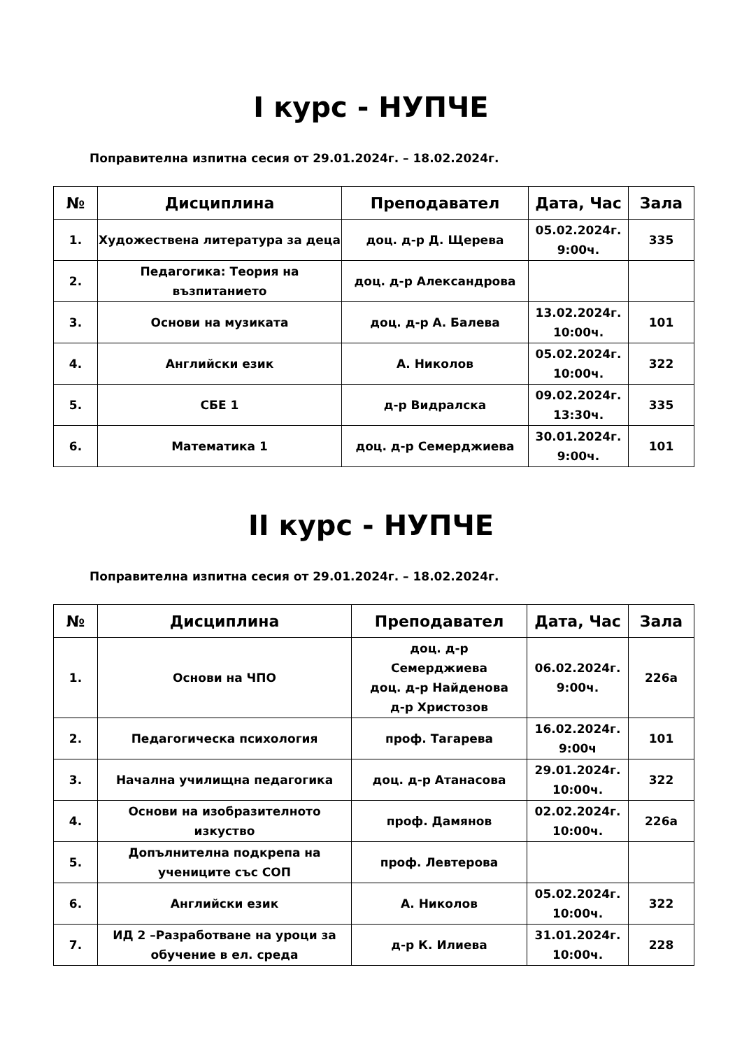I курс - НУПЧЕ
Поправителна изпитна сесия от 29.01.2024г. – 18.02.2024г.
| № | Дисциплина | Преподавател | Дата, Час | Зала |
| --- | --- | --- | --- | --- |
| 1. | Художествена литература за деца | доц. д-р Д. Щерева | 05.02.2024г. 9:00ч. | 335 |
| 2. | Педагогика: Теория на възпитанието | доц. д-р Александрова | | |
| 3. | Основи на музиката | доц. д-р А. Балева | 13.02.2024г. 10:00ч. | 101 |
| 4. | Английски език | А. Николов | 05.02.2024г. 10:00ч. | 322 |
| 5. | СБЕ 1 | д-р Видралска | 09.02.2024г. 13:30ч. | 335 |
| 6. | Математика 1 | доц. д-р Семерджиева | 30.01.2024г. 9:00ч. | 101 |
II курс - НУПЧЕ
Поправителна изпитна сесия от 29.01.2024г. – 18.02.2024г.
| № | Дисциплина | Преподавател | Дата, Час | Зала |
| --- | --- | --- | --- | --- |
| 1. | Основи на ЧПО | доц. д-р Семерджиева доц. д-р Найденова д-р Христозов | 06.02.2024г. 9:00ч. | 226а |
| 2. | Педагогическа психология | проф. Тагарева | 16.02.2024г. 9:00ч | 101 |
| 3. | Начална училищна педагогика | доц. д-р Атанасова | 29.01.2024г. 10:00ч. | 322 |
| 4. | Основи на изобразителното изкуство | проф. Дамянов | 02.02.2024г. 10:00ч. | 226а |
| 5. | Допълнителна подкрепа на учениците със СОП | проф. Левтерова | | |
| 6. | Английски език | А. Николов | 05.02.2024г. 10:00ч. | 322 |
| 7. | ИД 2 –Разработване на уроци за обучение в ел. среда | д-р К. Илиева | 31.01.2024г. 10:00ч. | 228 |